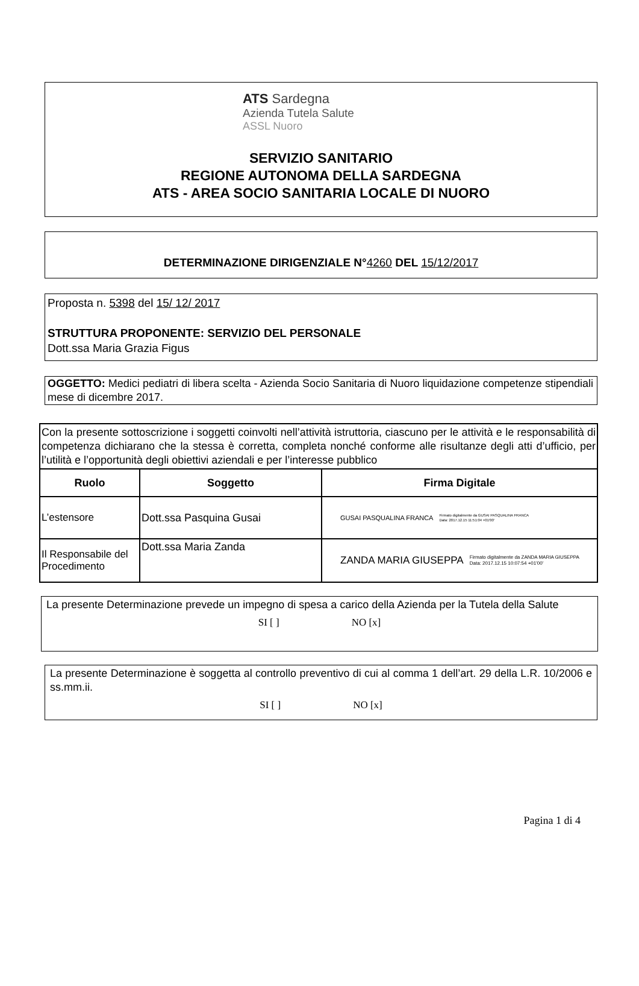ATS Sardegna
Azienda Tutela Salute
ASSL Nuoro
SERVIZIO SANITARIO
REGIONE AUTONOMA DELLA SARDEGNA
ATS - AREA SOCIO SANITARIA LOCALE DI NUORO
DETERMINAZIONE DIRIGENZIALE N°4260 DEL 15/12/2017
Proposta n. 5398 del 15/ 12/ 2017
STRUTTURA PROPONENTE: SERVIZIO DEL PERSONALE
Dott.ssa Maria Grazia Figus
OGGETTO: Medici pediatri di libera scelta - Azienda Socio Sanitaria di Nuoro liquidazione competenze stipendiali mese di dicembre 2017.
| Con la presente sottoscrizione i soggetti coinvolti nell’attività istruttoria, ciascuno per le attività e le responsabilità di competenza dichiarano che la stessa è corretta, completa nonché conforme alle risultanze degli atti d’ufficio, per l’utilità e l’opportunità degli obiettivi aziendali e per l’interesse pubblico | | |
| Ruolo | Soggetto | Firma Digitale |
| L’estensore | Dott.ssa Pasquina Gusai | GUSAI PASQUALINA FRANCA Firmato digitalmente da GUSAI PASQUALINA FRANCA Data: 2017.12.15 11:51:04 +01'00' |
| Il Responsabile del Procedimento | Dott.ssa Maria Zanda | ZANDA MARIA GIUSEPPA Firmato digitalmente da ZANDA MARIA GIUSEPPA Data: 2017.12.15 10:07:54 +01'00' |
La presente Determinazione prevede un impegno di spesa a carico della Azienda per la Tutela della Salute
SI [ ] NO [x]
La presente Determinazione è soggetta al controllo preventivo di cui al comma 1 dell’art. 29 della L.R. 10/2006 e ss.mm.ii.
SI [ ] NO [x]
Pagina 1 di 4